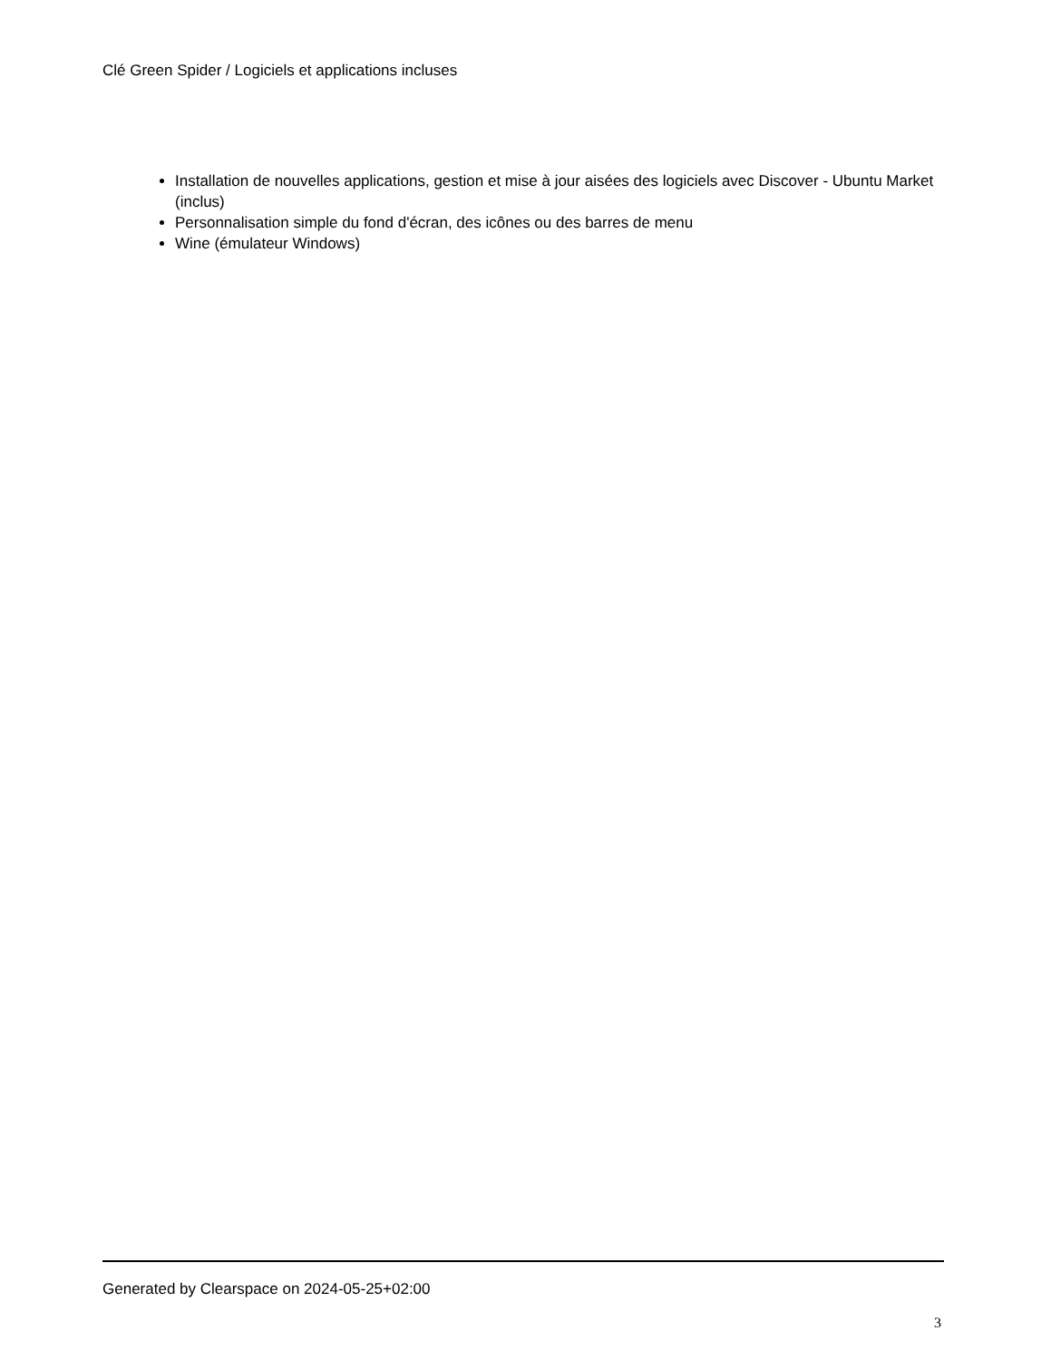Clé Green Spider / Logiciels et applications incluses
Installation de nouvelles applications, gestion et mise à jour aisées des logiciels avec Discover - Ubuntu Market (inclus)
Personnalisation simple du fond d'écran, des icônes ou des barres de menu
Wine (émulateur Windows)
Generated by Clearspace on 2024-05-25+02:00
3